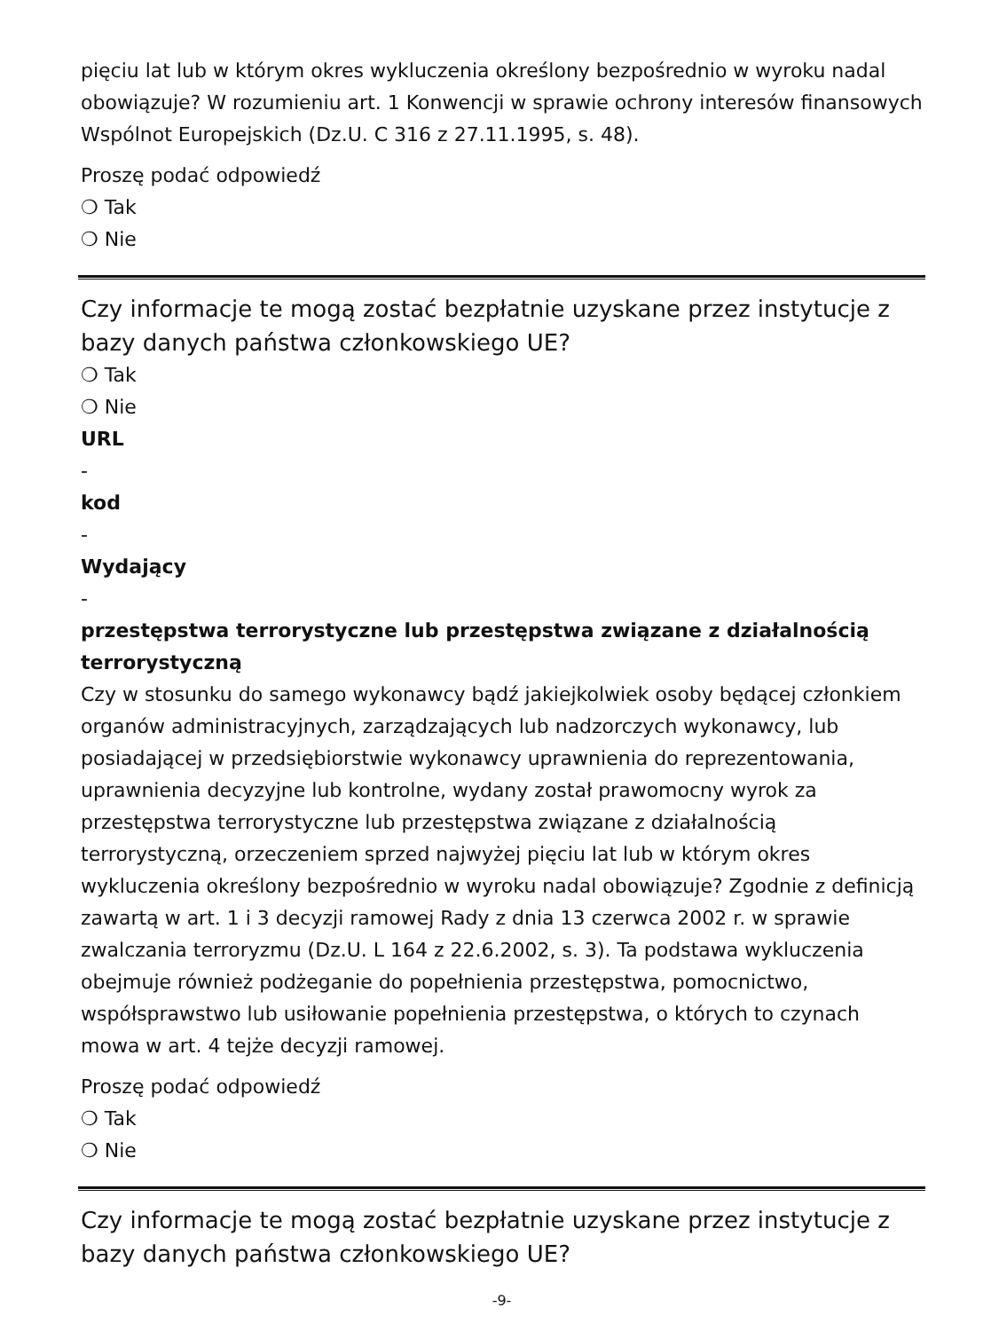pięciu lat lub w którym okres wykluczenia określony bezpośrednio w wyroku nadal obowiązuje? W rozumieniu art. 1 Konwencji w sprawie ochrony interesów finansowych Wspólnot Europejskich (Dz.U. C 316 z 27.11.1995, s. 48).
Proszę podać odpowiedź
❍ Tak
❍ Nie
Czy informacje te mogą zostać bezpłatnie uzyskane przez instytucje z bazy danych państwa członkowskiego UE?
❍ Tak
❍ Nie
URL
-
kod
-
Wydający
-
przestępstwa terrorystyczne lub przestępstwa związane z działalnością terrorystyczną
Czy w stosunku do samego wykonawcy bądź jakiejkolwiek osoby będącej członkiem organów administracyjnych, zarządzających lub nadzorczych wykonawcy, lub posiadającej w przedsiębiorstwie wykonawcy uprawnienia do reprezentowania, uprawnienia decyzyjne lub kontrolne, wydany został prawomocny wyrok za przestępstwa terrorystyczne lub przestępstwa związane z działalnością terrorystyczną, orzeczeniem sprzed najwyżej pięciu lat lub w którym okres wykluczenia określony bezpośrednio w wyroku nadal obowiązuje? Zgodnie z definicją zawartą w art. 1 i 3 decyzji ramowej Rady z dnia 13 czerwca 2002 r. w sprawie zwalczania terroryzmu (Dz.U. L 164 z 22.6.2002, s. 3). Ta podstawa wykluczenia obejmuje również podżeganie do popełnienia przestępstwa, pomocnictwo, współsprawstwo lub usiłowanie popełnienia przestępstwa, o których to czynach mowa w art. 4 tejże decyzji ramowej.
Proszę podać odpowiedź
❍ Tak
❍ Nie
Czy informacje te mogą zostać bezpłatnie uzyskane przez instytucje z bazy danych państwa członkowskiego UE?
-9-